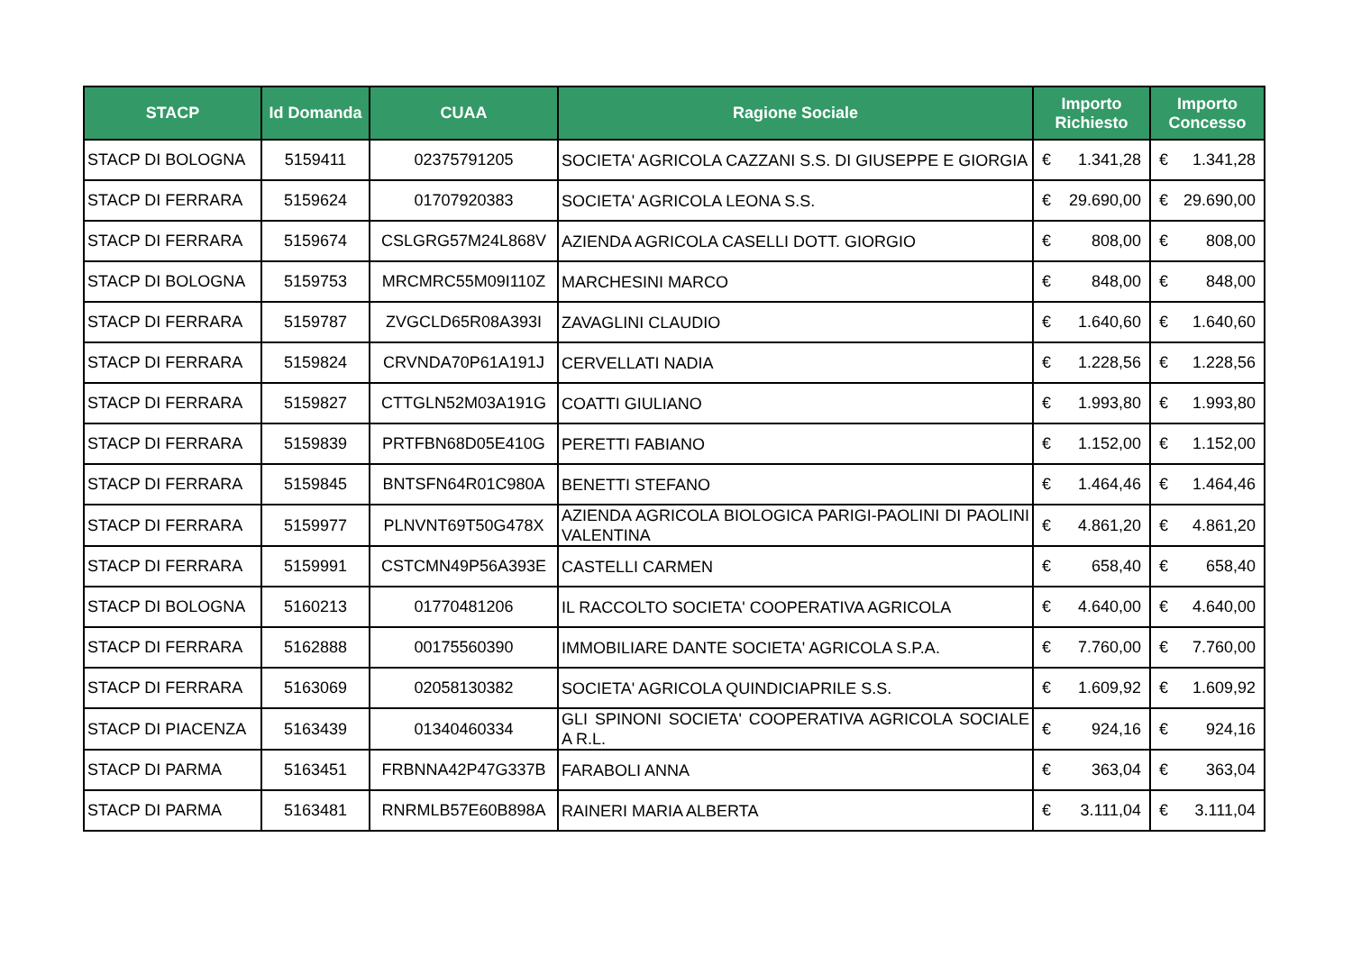| STACP | Id Domanda | CUAA | Ragione Sociale | Importo Richiesto | Importo Concesso |
| --- | --- | --- | --- | --- | --- |
| STACP DI BOLOGNA | 5159411 | 02375791205 | SOCIETA' AGRICOLA CAZZANI S.S. DI GIUSEPPE E GIORGIA | € 1.341,28 | € 1.341,28 |
| STACP DI FERRARA | 5159624 | 01707920383 | SOCIETA' AGRICOLA LEONA S.S. | € 29.690,00 | € 29.690,00 |
| STACP DI FERRARA | 5159674 | CSLGRG57M24L868V | AZIENDA AGRICOLA CASELLI DOTT. GIORGIO | € 808,00 | € 808,00 |
| STACP DI BOLOGNA | 5159753 | MRCMRC55M09I110Z | MARCHESINI MARCO | € 848,00 | € 848,00 |
| STACP DI FERRARA | 5159787 | ZVGCLD65R08A393I | ZAVAGLINI CLAUDIO | € 1.640,60 | € 1.640,60 |
| STACP DI FERRARA | 5159824 | CRVNDA70P61A191J | CERVELLATI NADIA | € 1.228,56 | € 1.228,56 |
| STACP DI FERRARA | 5159827 | CTTGLN52M03A191G | COATTI GIULIANO | € 1.993,80 | € 1.993,80 |
| STACP DI FERRARA | 5159839 | PRTFBN68D05E410G | PERETTI FABIANO | € 1.152,00 | € 1.152,00 |
| STACP DI FERRARA | 5159845 | BNTSFN64R01C980A | BENETTI STEFANO | € 1.464,46 | € 1.464,46 |
| STACP DI FERRARA | 5159977 | PLNVNT69T50G478X | AZIENDA AGRICOLA BIOLOGICA PARIGI-PAOLINI DI PAOLINI VALENTINA | € 4.861,20 | € 4.861,20 |
| STACP DI FERRARA | 5159991 | CSTCMN49P56A393E | CASTELLI CARMEN | € 658,40 | € 658,40 |
| STACP DI BOLOGNA | 5160213 | 01770481206 | IL RACCOLTO SOCIETA' COOPERATIVA AGRICOLA | € 4.640,00 | € 4.640,00 |
| STACP DI FERRARA | 5162888 | 00175560390 | IMMOBILIARE DANTE SOCIETA' AGRICOLA S.P.A. | € 7.760,00 | € 7.760,00 |
| STACP DI FERRARA | 5163069 | 02058130382 | SOCIETA' AGRICOLA QUINDICIAPRILE S.S. | € 1.609,92 | € 1.609,92 |
| STACP DI PIACENZA | 5163439 | 01340460334 | GLI SPINONI SOCIETA' COOPERATIVA AGRICOLA SOCIALE A R.L. | € 924,16 | € 924,16 |
| STACP DI PARMA | 5163451 | FRBNNA42P47G337B | FARABOLI ANNA | € 363,04 | € 363,04 |
| STACP DI PARMA | 5163481 | RNRMLB57E60B898A | RAINERI MARIA ALBERTA | € 3.111,04 | € 3.111,04 |